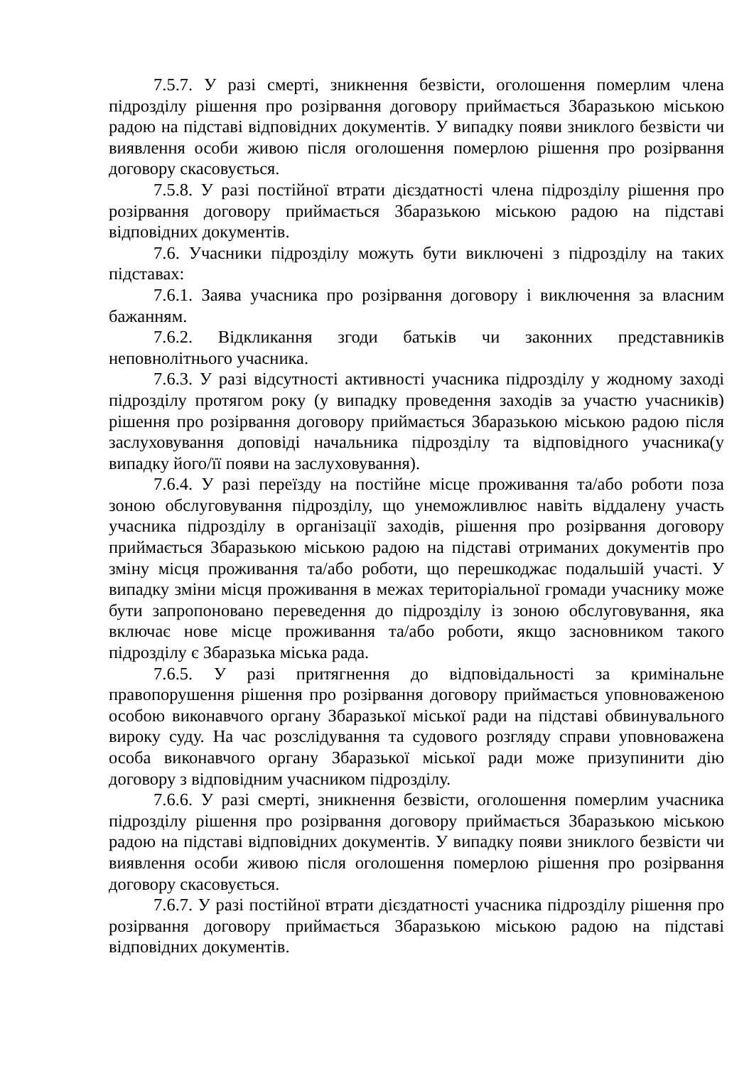7.5.7. У разі смерті, зникнення безвісти, оголошення померлим члена підрозділу рішення про розірвання договору приймається Збаразькою міською радою на підставі відповідних документів. У випадку появи зниклого безвісти чи виявлення особи живою після оголошення померлою рішення про розірвання договору скасовується.
7.5.8. У разі постійної втрати дієздатності члена підрозділу рішення про розірвання договору приймається Збаразькою міською радою на підставі відповідних документів.
7.6. Учасники підрозділу можуть бути виключені з підрозділу на таких підставах:
7.6.1. Заява учасника про розірвання договору і виключення за власним бажанням.
7.6.2. Відкликання згоди батьків чи законних представників неповнолітнього учасника.
7.6.3. У разі відсутності активності учасника підрозділу у жодному заході підрозділу протягом року (у випадку проведення заходів за участю учасників) рішення про розірвання договору приймається Збаразькою міською радою після заслуховування доповіді начальника підрозділу та відповідного учасника(у випадку його/її появи на заслуховування).
7.6.4. У разі переїзду на постійне місце проживання та/або роботи поза зоною обслуговування підрозділу, що унеможливлює навіть віддалену участь учасника підрозділу в організації заходів, рішення про розірвання договору приймається Збаразькою міською радою на підставі отриманих документів про зміну місця проживання та/або роботи, що перешкоджає подальшій участі. У випадку зміни місця проживання в межах територіальної громади учаснику може бути запропоновано переведення до підрозділу із зоною обслуговування, яка включає нове місце проживання та/або роботи, якщо засновником такого підрозділу є Збаразька міська рада.
7.6.5. У разі притягнення до відповідальності за кримінальне правопорушення рішення про розірвання договору приймається уповноваженою особою виконавчого органу Збаразької міської ради на підставі обвинувального вироку суду. На час розслідування та судового розгляду справи уповноважена особа виконавчого органу Збаразької міської ради може призупинити дію договору з відповідним учасником підрозділу.
7.6.6. У разі смерті, зникнення безвісти, оголошення померлим учасника підрозділу рішення про розірвання договору приймається Збаразькою міською радою на підставі відповідних документів. У випадку появи зниклого безвісти чи виявлення особи живою після оголошення померлою рішення про розірвання договору скасовується.
7.6.7. У разі постійної втрати дієздатності учасника підрозділу рішення про розірвання договору приймається Збаразькою міською радою на підставі відповідних документів.